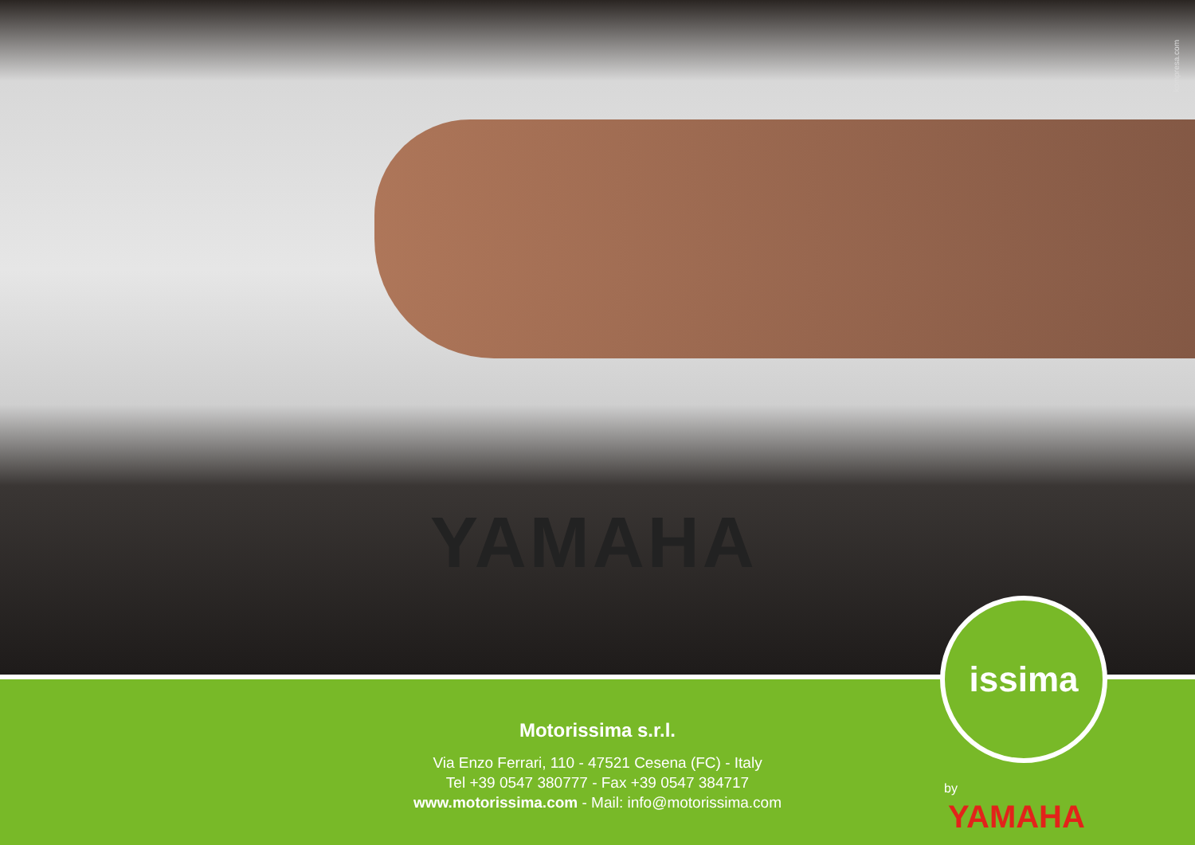YAMAHA
kompresa.com
Motorissima s.r.l.
Via Enzo Ferrari, 110 - 47521 Cesena (FC) - Italy
Tel +39 0547 380777 - Fax +39 0547 384717
www.motorissima.com - Mail: info@motorissima.com
issima
by
YAMAHA